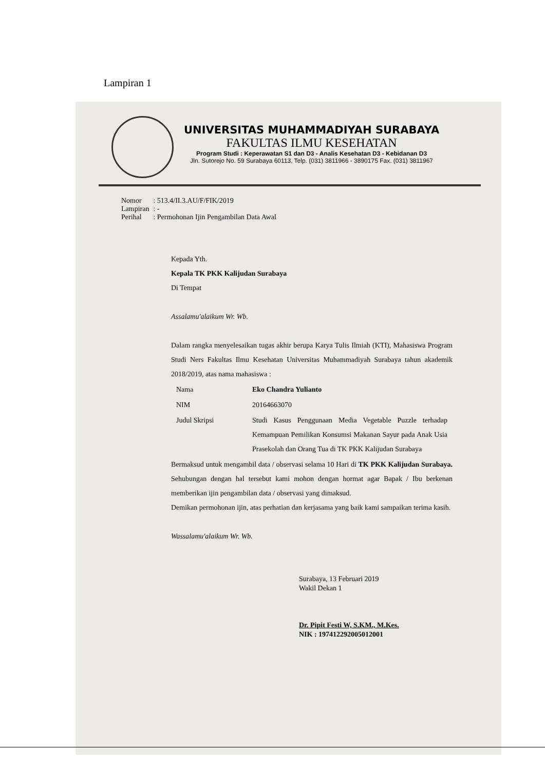Lampiran 1
UNIVERSITAS MUHAMMADIYAH SURABAYA
FAKULTAS ILMU KESEHATAN
Program Studi : Keperawatan S1 dan D3 - Analis Kesehatan D3 - Kebidanan D3
Jln. Sutorejo No. 59 Surabaya 60113, Telp. (031) 3811966 - 3890175 Fax. (031) 3811967
| Nomor | : 513.4/II.3.AU/F/FIK/2019 |
| Lampiran | : - |
| Perihal | : Permohonan Ijin Pengambilan Data Awal |
Kepada Yth.
Kepala TK PKK Kalijudan Surabaya
Di Tempat
Assalamu'alaikum Wr. Wb.
Dalam rangka menyelesaikan tugas akhir berupa Karya Tulis Ilmiah (KTI), Mahasiswa Program Studi Ners Fakultas Ilmu Kesehatan Universitas Muhammadiyah Surabaya tahun akademik 2018/2019, atas nama mahasiswa :
| Nama | Eko Chandra Yulianto |
| NIM | 20164663070 |
| Judul Skripsi | Studi Kasus Penggunaan Media Vegetable Puzzle terhadap Kemampuan Pemilikan Konsumsi Makanan Sayur pada Anak Usia Prasekolah dan Orang Tua di TK PKK Kalijudan Surabaya |
Bermaksud untuk mengambil data / observasi selama 10 Hari di TK PKK Kalijudan Surabaya. Sehubungan dengan hal tersebut kami mohon dengan hormat agar Bapak / Ibu berkenan memberikan ijin pengambilan data / observasi yang dimaksud.
Demikan permohonan ijin, atas perhatian dan kerjasama yang baik kami sampaikan terima kasih.
Wassalamu'alaikum Wr. Wb.
Surabaya, 13 Februari 2019
Wakil Dekan 1
Dr. Pipit Festi W, S.KM., M.Kes.
NIK : 197412292005012001